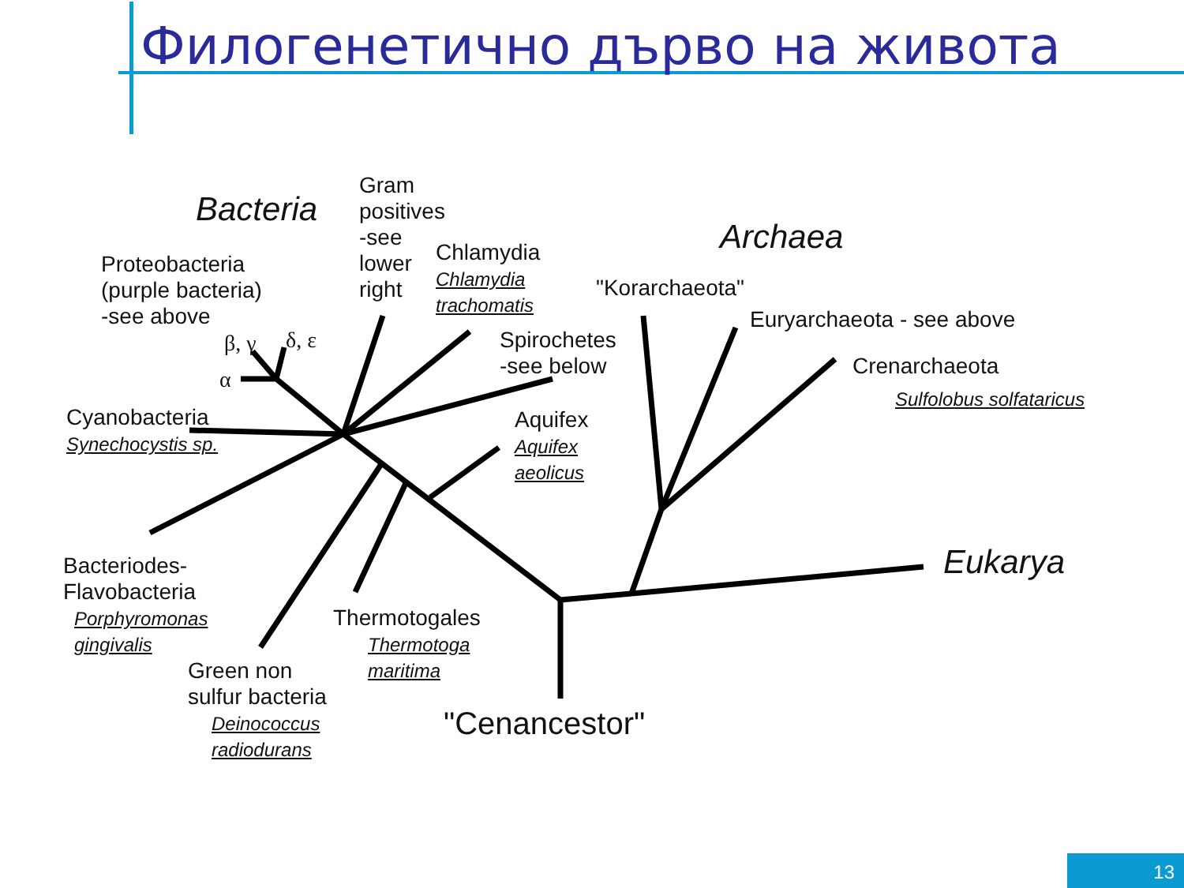Филогенетично дърво на живота
Bacteria
Gram
positives
-see
lower
right
Proteobacteria
(purple bacteria)
-see above
β, γ δ, ε
α
Chlamydia
Chlamydia
trachomatis
Spirochetes
-see below
Cyanobacteria
Synechocystis sp.
Aquifex
Aquifex
aeolicus
Archaea
"Korarchaeota"
Euryarchaeota - see above
Crenarchaeota
Sulfolobus solfataricus
Eukarya
Bacteriodes-
Flavobacteria
Porphyromonas
gingivalis
Thermotogales
Thermotoga
maritima
Green non
sulfur bacteria
Deinococcus
radiodurans
"Cenancestor"
13